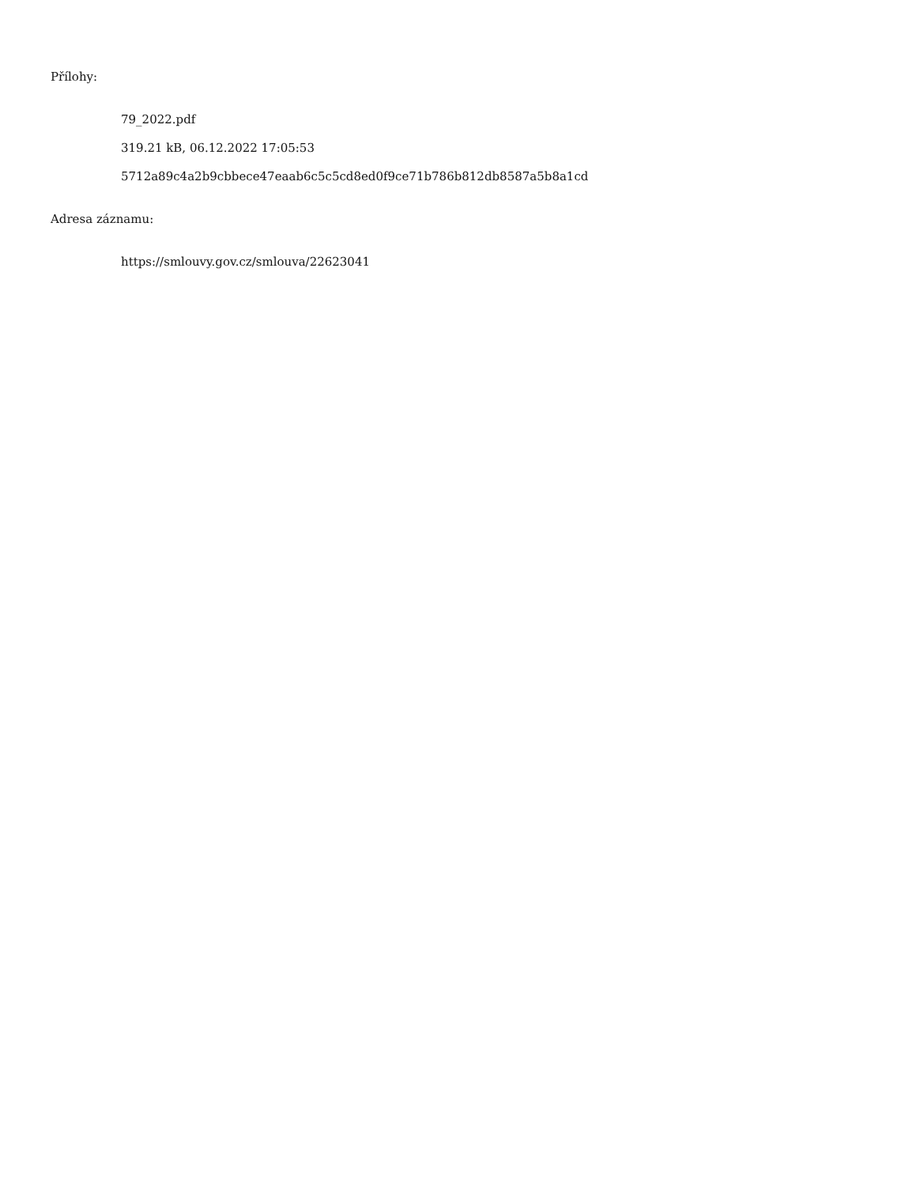Přílohy:
79_2022.pdf
319.21 kB, 06.12.2022 17:05:53
5712a89c4a2b9cbbece47eaab6c5c5cd8ed0f9ce71b786b812db8587a5b8a1cd
Adresa záznamu:
https://smlouvy.gov.cz/smlouva/22623041